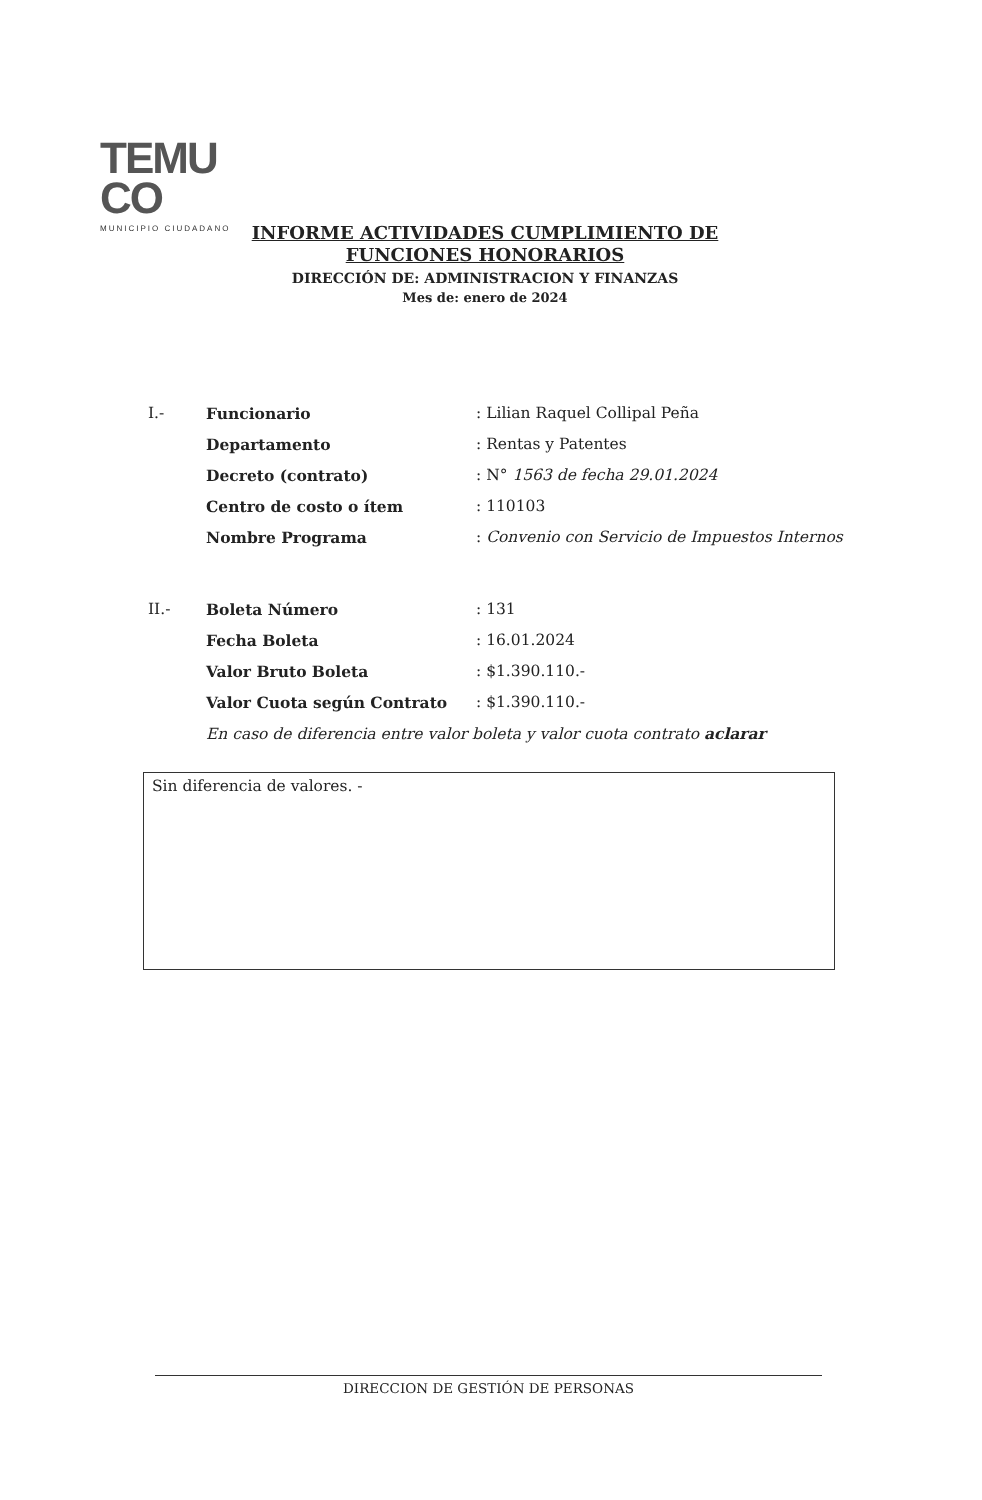TEMU
CO
MUNICIPIO CIUDADANO
INFORME ACTIVIDADES CUMPLIMIENTO DE FUNCIONES HONORARIOS
DIRECCIÓN DE: ADMINISTRACION Y FINANZAS
Mes de: enero de 2024
| I.- | Funcionario | : Lilian Raquel Collipal Peña |
| | Departamento | : Rentas y Patentes |
| | Decreto (contrato) | : N° 1563 de fecha 29.01.2024 |
| | Centro de costo o ítem | : 110103 |
| | Nombre Programa | : Convenio con Servicio de Impuestos Internos |
| II.- | Boleta Número | : 131 |
| | Fecha Boleta | : 16.01.2024 |
| | Valor Bruto Boleta | : $1.390.110.- |
| | Valor Cuota según Contrato | : $1.390.110.- |
| | En caso de diferencia entre valor boleta y valor cuota contrato aclarar | |
Sin diferencia de valores. -
DIRECCION DE GESTIÓN DE PERSONAS